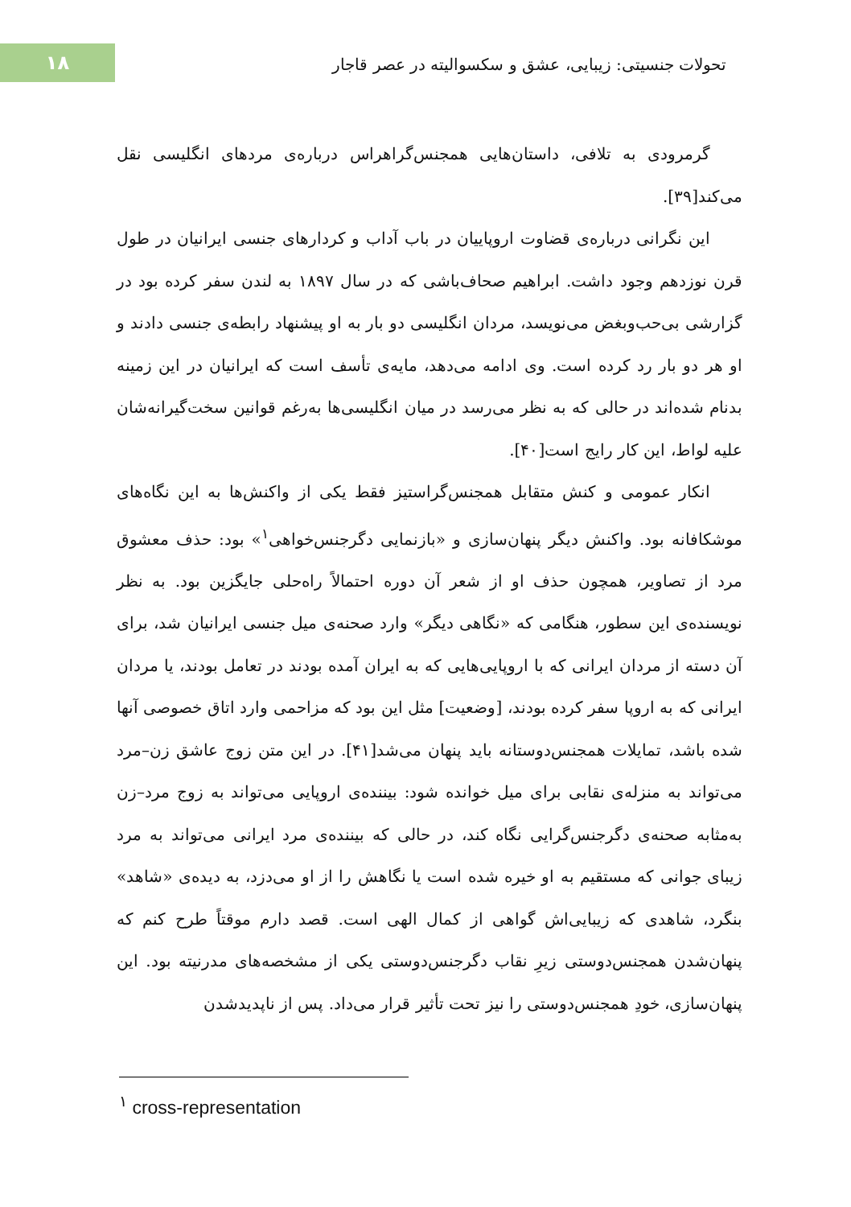۱۸
تحولات جنسیتی: زیبایی، عشق و سکسوالیته در عصر قاجار
گرمرودی به تلافی، داستان‌هایی همجنس‌گراهراس درباره‌ی مردهای انگلیسی نقل می‌کند[۳۹].
این نگرانی درباره‌ی قضاوت اروپاییان در باب آداب و کردارهای جنسی ایرانیان در طول قرن نوزدهم وجود داشت. ابراهیم صحاف‌باشی که در سال ۱۸۹۷ به لندن سفر کرده بود در گزارشی بی‌حب‌وبغض می‌نویسد، مردان انگلیسی دو بار به او پیشنهاد رابطه‌ی جنسی دادند و او هر دو بار رد کرده است. وی ادامه می‌دهد، مایه‌ی تأسف است که ایرانیان در این زمینه بدنام شده‌اند در حالی که به نظر می‌رسد در میان انگلیسی‌ها به‌رغم قوانین سخت‌گیرانه‌شان علیه لواط، این کار رایج است[۴۰].
انکار عمومی و کنش متقابل همجنس‌گراستیز فقط یکی از واکنش‌ها به این نگاه‌های موشکافانه بود. واکنش دیگر پنهان‌سازی و «بازنمایی دگرجنس‌خواهی<sup>۱</sup>» بود: حذف معشوق مرد از تصاویر، همچون حذف او از شعر آن دوره احتمالاً راه‌حلی جایگزین بود. به نظر نویسنده‌ی این سطور، هنگامی که «نگاهی دیگر» وارد صحنه‌ی میل جنسی ایرانیان شد، برای آن دسته از مردان ایرانی که با اروپایی‌هایی که به ایران آمده بودند در تعامل بودند، یا مردان ایرانی که به اروپا سفر کرده بودند، [وضعیت] مثل این بود که مزاحمی وارد اتاق خصوصی آنها شده باشد، تمایلات همجنس‌دوستانه باید پنهان می‌شد[۴۱]. در این متن زوج عاشق زن–مرد می‌تواند به منزله‌ی نقابی برای میل خوانده شود: بیننده‌ی اروپایی می‌تواند به زوج مرد–زن به‌مثابه صحنه‌ی دگرجنس‌گرایی نگاه کند، در حالی که بیننده‌ی مرد ایرانی می‌تواند به مرد زیبای جوانی که مستقیم به او خیره شده است یا نگاهش را از او می‌دزد، به دیده‌ی «شاهد» بنگرد، شاهدی که زیبایی‌اش گواهی از کمال الهی است. قصد دارم موقتاً طرح کنم که پنهان‌شدن همجنس‌دوستی زیرِ نقاب دگرجنس‌دوستی یکی از مشخصه‌های مدرنیته بود. این پنهان‌سازی، خودِ همجنس‌دوستی را نیز تحت تأثیر قرار می‌داد. پس از ناپدیدشدن
<sup>۱</sup> cross-representation